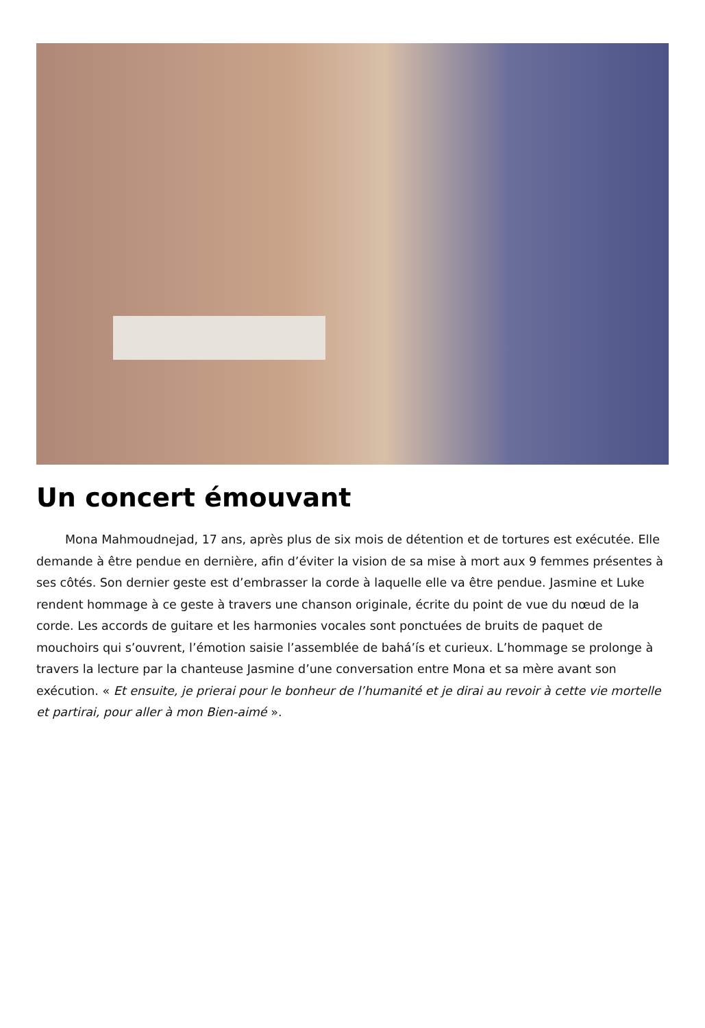Un concert émouvant
Mona Mahmoudnejad, 17 ans, après plus de six mois de détention et de tortures est exécutée. Elle demande à être pendue en dernière, afin d’éviter la vision de sa mise à mort aux 9 femmes présentes à ses côtés. Son dernier geste est d’embrasser la corde à laquelle elle va être pendue. Jasmine et Luke rendent hommage à ce geste à travers une chanson originale, écrite du point de vue du nœud de la corde. Les accords de guitare et les harmonies vocales sont ponctuées de bruits de paquet de mouchoirs qui s’ouvrent, l’émotion saisie l’assemblée de bahá’ís et curieux. L’hommage se prolonge à travers la lecture par la chanteuse Jasmine d’une conversation entre Mona et sa mère avant son exécution. « Et ensuite, je prierai pour le bonheur de l’humanité et je dirai au revoir à cette vie mortelle et partirai, pour aller à mon Bien-aimé ».